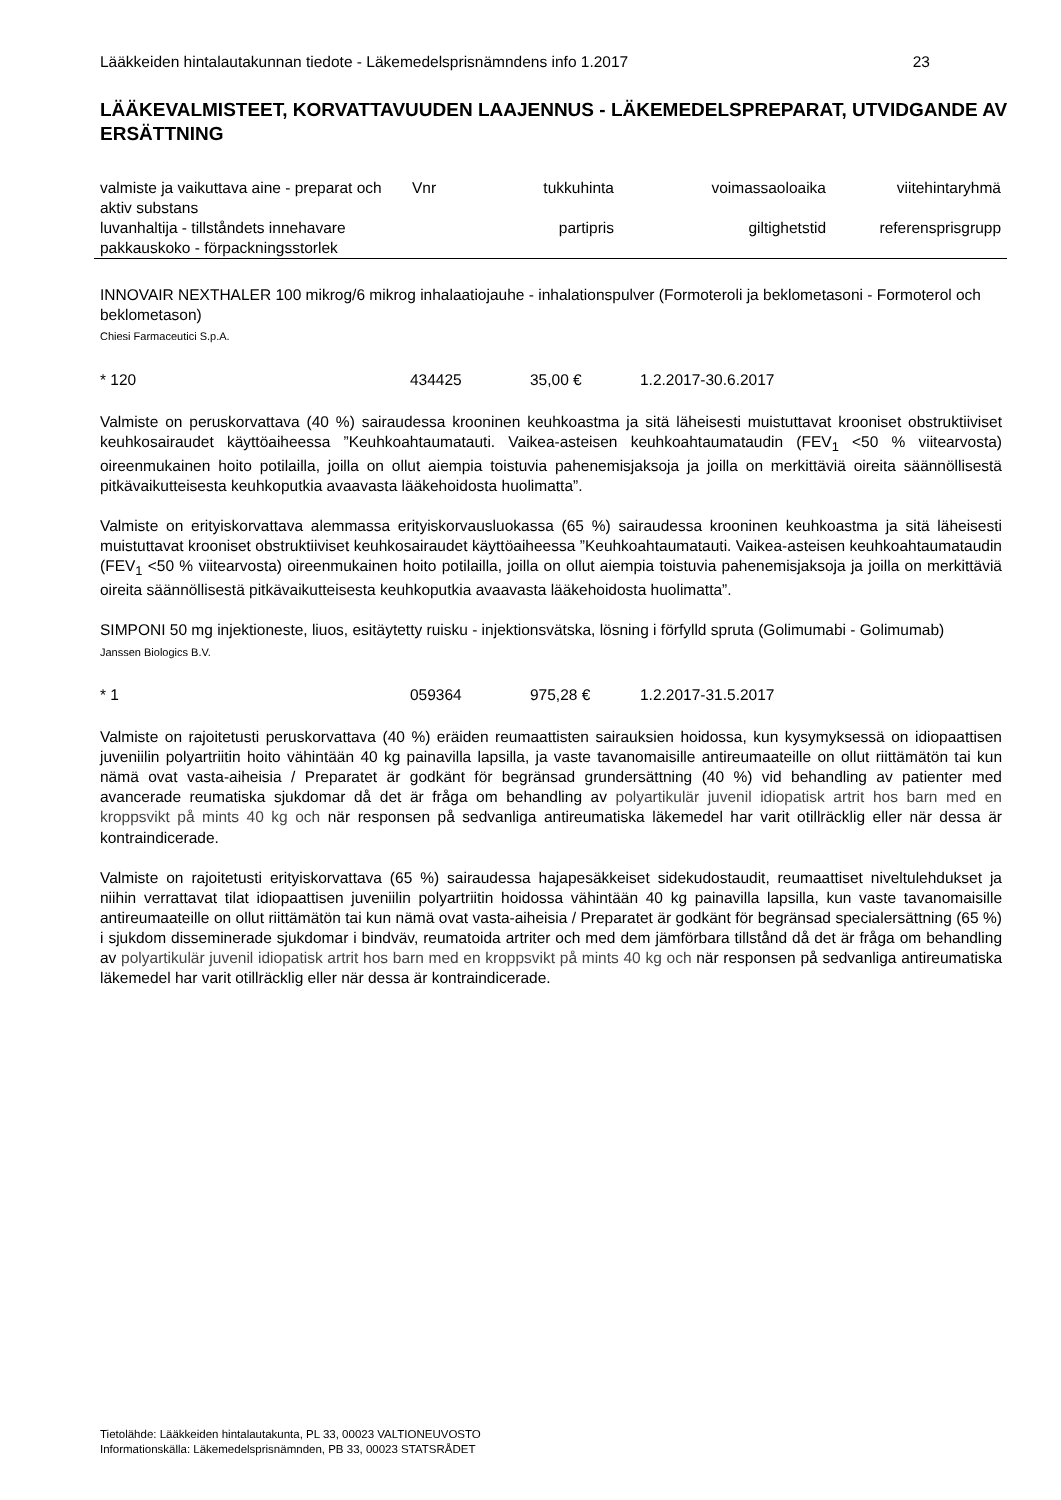Lääkkeiden hintalautakunnan tiedote - Läkemedelsprisnämndens info 1.2017 23
LÄÄKEVALMISTEET, KORVATTAVUUDEN LAAJENNUS - LÄKEMEDELSPREPARAT, UTVIDGANDE AV ERSÄTTNING
| valmiste ja vaikuttava aine - preparat och aktiv substans | Vnr | tukkuhinta | voimassaoloaika | viitehintaryhmä |
| luvanhaltija - tillståndets innehavare pakkauskoko - förpackningsstorlek | | partipris | giltighetstid | referensprisgrupp |
INNOVAIR NEXTHALER 100 mikrog/6 mikrog inhalaatiojauhe - inhalationspulver (Formoteroli ja beklometasoni - Formoterol och beklometason)
Chiesi Farmaceutici S.p.A.
* 120 434425 35,00 € 1.2.2017-30.6.2017
Valmiste on peruskorvattava (40 %) sairaudessa krooninen keuhkoastma ja sitä läheisesti muistuttavat krooniset obstruktiiviset keuhkosairaudet käyttöaiheessa ”Keuhkoahtaumatauti. Vaikea-asteisen keuhkoahtaumataudin (FEV<sub>1</sub> <50 % viitearvosta) oireenmukainen hoito potilailla, joilla on ollut aiempia toistuvia pahenemisjaksoja ja joilla on merkittäviä oireita säännöllisestä pitkävaikutteisesta keuhkoputkia avaavasta lääkehoidosta huolimatta”.
Valmiste on erityiskorvattava alemmassa erityiskorvausluokassa (65 %) sairaudessa krooninen keuhkoastma ja sitä läheisesti muistuttavat krooniset obstruktiiviset keuhkosairaudet käyttöaiheessa ”Keuhkoahtaumatauti. Vaikea-asteisen keuhkoahtaumataudin (FEV<sub>1</sub> <50 % viitearvosta) oireenmukainen hoito potilailla, joilla on ollut aiempia toistuvia pahenemisjaksoja ja joilla on merkittäviä oireita säännöllisestä pitkävaikutteisesta keuhkoputkia avaavasta lääkehoidosta huolimatta”.
SIMPONI 50 mg injektioneste, liuos, esitäytetty ruisku - injektionsvätska, lösning i förfylld spruta (Golimumabi - Golimumab)
Janssen Biologics B.V.
* 1 059364 975,28 € 1.2.2017-31.5.2017
Valmiste on rajoitetusti peruskorvattava (40 %) eräiden reumaattisten sairauksien hoidossa, kun kysymyksessä on idiopaattisen juveniilin polyartriitin hoito vähintään 40 kg painavilla lapsilla, ja vaste tavanomaisille antireumaateille on ollut riittämätön tai kun nämä ovat vasta-aiheisia / Preparatet är godkänt för begränsad grundersättning (40 %) vid behandling av patienter med avancerade reumatiska sjukdomar då det är fråga om behandling av polyartikulär juvenil idiopatisk artrit hos barn med en kroppsvikt på mints 40 kg och när responsen på sedvanliga antireumatiska läkemedel har varit otillräcklig eller när dessa är kontraindicerade.
Valmiste on rajoitetusti erityiskorvattava (65 %) sairaudessa hajapesäkkeiset sidekudostaudit, reumaattiset niveltulehdukset ja niihin verrattavat tilat idiopaattisen juveniilin polyartriitin hoidossa vähintään 40 kg painavilla lapsilla, kun vaste tavanomaisille antireumaateille on ollut riittämätön tai kun nämä ovat vasta-aiheisia / Preparatet är godkänt för begränsad specialersättning (65 %) i sjukdom disseminerade sjukdomar i bindväv, reumatoida artriter och med dem jämförbara tillstånd då det är fråga om behandling av polyartikulär juvenil idiopatisk artrit hos barn med en kroppsvikt på mints 40 kg och när responsen på sedvanliga antireumatiska läkemedel har varit otillräcklig eller när dessa är kontraindicerade.
Tietolähde: Lääkkeiden hintalautakunta, PL 33, 00023 VALTIONEUVOSTO
Informationskälla: Läkemedelsprisnämnden, PB 33, 00023 STATSRÅDET